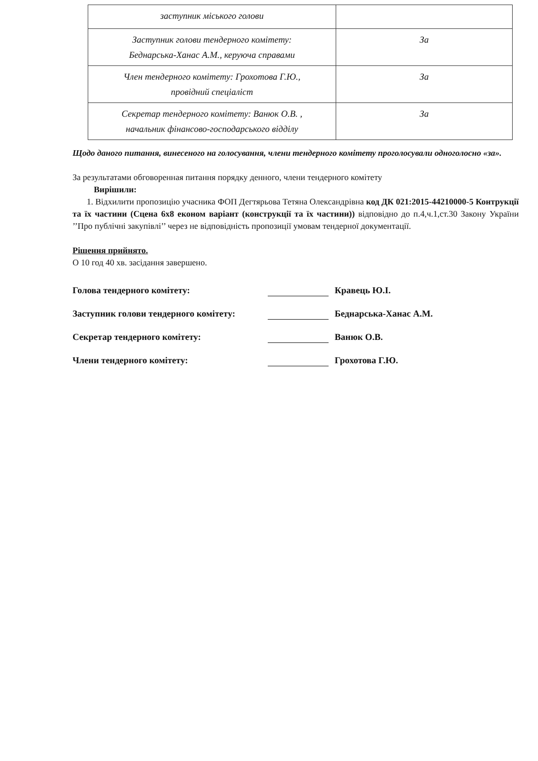| заступник міського голови | |
| Заступник голови тендерного комітету: Беднарська-Ханас А.М., керуюча справами | За |
| Член тендерного комітету: Грохотова Г.Ю., провідний спеціаліст | За |
| Секретар тендерного комітету: Ванюк О.В. , начальник фінансово-господарського відділу | За |
Щодо даного питання, винесеного на голосування, члени тендерного комітету проголосували одноголосно «за».
За результатами обговоренная питання порядку денного, члени тендерного комітету
Вирішили:
1. Відхилити пропозицію учасника ФОП Дегтярьова Тетяна Олександрівна код ДК 021:2015-44210000-5 Контрукції та їх частини (Сцена 6х8 економ варіант (конструкції та їх частини)) відповідно до п.4,ч.1,ст.30 Закону України ’’Про публічні закупівлі’’ через не відповідність пропозиції умовам тендерної документації.
Рішення прийнято.
О 10 год 40 хв. засідання завершено.
Голова тендерного комітету: Кравець Ю.І.
Заступник голови тендерного комітету: Беднарська-Ханас А.М.
Секретар тендерного комітету: Ванюк О.В.
Члени тендерного комітету: Грохотова Г.Ю.